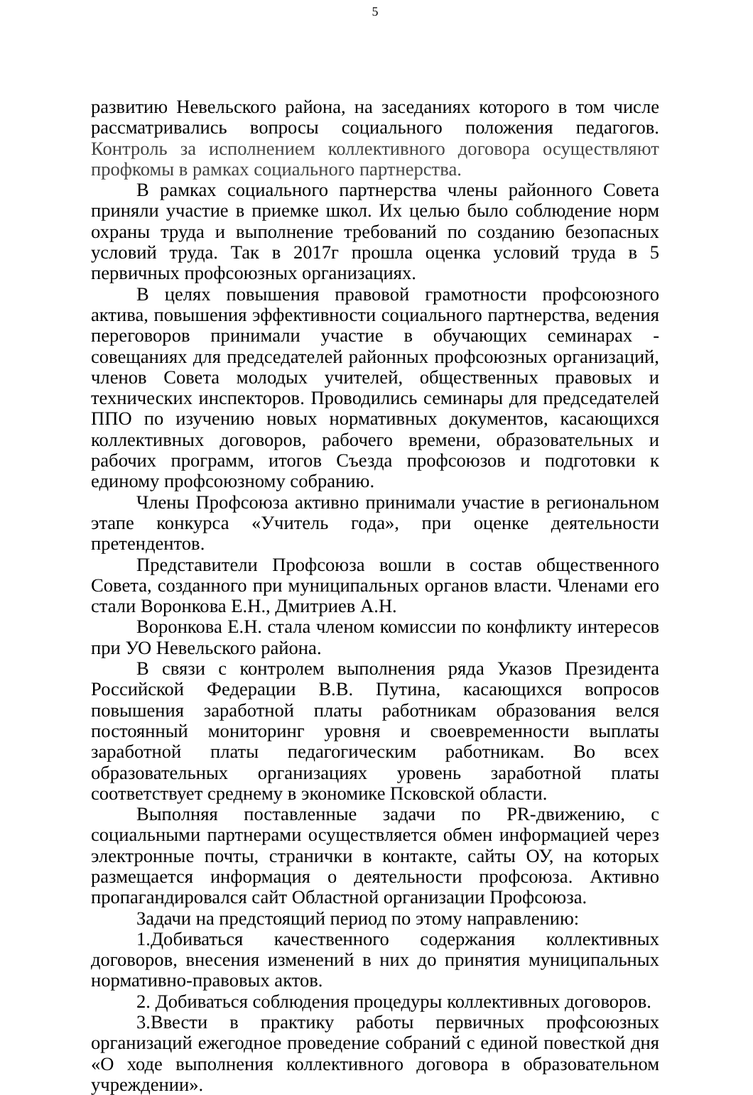5
развитию Невельского района, на заседаниях которого в том числе рассматривались вопросы социального положения педагогов. Контроль за исполнением коллективного договора осуществляют профкомы в рамках социального партнерства.
В рамках социального партнерства члены районного Совета приняли участие в приемке школ. Их целью было соблюдение норм охраны труда и выполнение требований по созданию безопасных условий труда. Так в 2017г прошла оценка условий труда в 5 первичных профсоюзных организациях.
В целях повышения правовой грамотности профсоюзного актива, повышения эффективности социального партнерства, ведения переговоров принимали участие в обучающих семинарах - совещаниях для председателей районных профсоюзных организаций, членов Совета молодых учителей, общественных правовых и технических инспекторов. Проводились семинары для председателей ППО по изучению новых нормативных документов, касающихся коллективных договоров, рабочего времени, образовательных и рабочих программ, итогов Съезда профсоюзов и подготовки к единому профсоюзному собранию.
Члены Профсоюза активно принимали участие в региональном этапе конкурса «Учитель года», при оценке деятельности претендентов.
Представители Профсоюза вошли в состав общественного Совета, созданного при муниципальных органов власти. Членами его стали Воронкова Е.Н., Дмитриев А.Н.
Воронкова Е.Н. стала членом комиссии по конфликту интересов при УО Невельского района.
В связи с контролем выполнения ряда Указов Президента Российской Федерации В.В. Путина, касающихся вопросов повышения заработной платы работникам образования велся постоянный мониторинг уровня и своевременности выплаты заработной платы педагогическим работникам. Во всех образовательных организациях уровень заработной платы соответствует среднему в экономике Псковской области.
Выполняя поставленные задачи по PR-движению, с социальными партнерами осуществляется обмен информацией через электронные почты, странички в контакте, сайты ОУ, на которых размещается информация о деятельности профсоюза. Активно пропагандировался сайт Областной организации Профсоюза.
Задачи на предстоящий период по этому направлению:
1.Добиваться качественного содержания коллективных договоров, внесения изменений в них до принятия муниципальных нормативно-правовых актов.
2. Добиваться соблюдения процедуры коллективных договоров.
3.Ввести в практику работы первичных профсоюзных организаций ежегодное проведение собраний с единой повесткой дня «О ходе выполнения коллективного договора в образовательном учреждении».